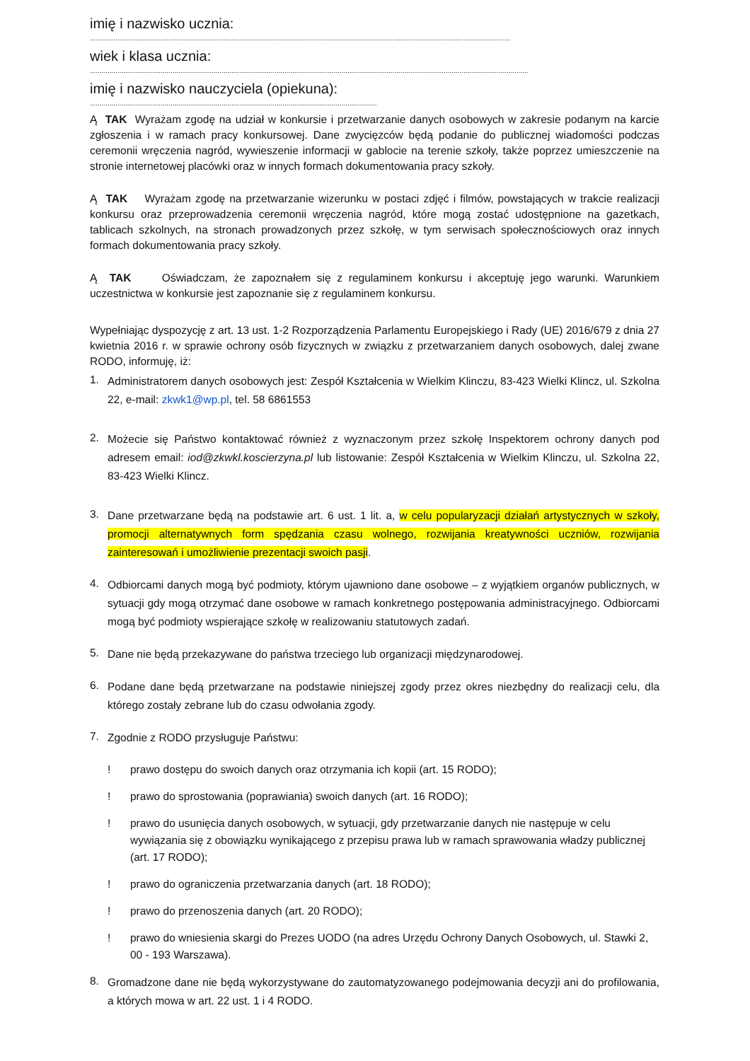imię i nazwisko ucznia:
......................................................................................................................................................................................................................
wiek i klasa ucznia:
...............................................................................................................................................................................................................................
imię i nazwisko nauczyciela (opiekuna):
..................................................................................................................................................
Ą TAK Wyrażam zgodę na udział w konkursie i przetwarzanie danych osobowych w zakresie podanym na karcie zgłoszenia i w ramach pracy konkursowej. Dane zwycięzców będą podanie do publicznej wiadomości podczas ceremonii wręczenia nagród, wywieszenie informacji w gablocie na terenie szkoły, także poprzez umieszczenie na stronie internetowej placówki oraz w innych formach dokumentowania pracy szkoły.
Ą TAK Wyrażam zgodę na przetwarzanie wizerunku w postaci zdjęć i filmów, powstających w trakcie realizacji konkursu oraz przeprowadzenia ceremonii wręczenia nagród, które mogą zostać udostępnione na gazetkach, tablicach szkolnych, na stronach prowadzonych przez szkołę, w tym serwisach społecznościowych oraz innych formach dokumentowania pracy szkoły.
Ą TAK Oświadczam, że zapoznałem się z regulaminem konkursu i akceptuję jego warunki. Warunkiem uczestnictwa w konkursie jest zapoznanie się z regulaminem konkursu.
Wypełniając dyspozycję z art. 13 ust. 1-2 Rozporządzenia Parlamentu Europejskiego i Rady (UE) 2016/679 z dnia 27 kwietnia 2016 r. w sprawie ochrony osób fizycznych w związku z przetwarzaniem danych osobowych, dalej zwane RODO, informuję, iż:
1. Administratorem danych osobowych jest: Zespół Kształcenia w Wielkim Klinczu, 83-423 Wielki Klincz, ul. Szkolna 22, e-mail: zkwk1@wp.pl, tel. 58 6861553
2. Możecie się Państwo kontaktować również z wyznaczonym przez szkołę Inspektorem ochrony danych pod adresem email: iod@zkwkl.koscierzyna.pl lub listowanie: Zespół Kształcenia w Wielkim Klinczu, ul. Szkolna 22, 83-423 Wielki Klincz.
3. Dane przetwarzane będą na podstawie art. 6 ust. 1 lit. a, w celu popularyzacji działań artystycznych w szkoły, promocji alternatywnych form spędzania czasu wolnego, rozwijania kreatywności uczniów, rozwijania zainteresowań i umożliwienie prezentacji swoich pasji.
4. Odbiorcami danych mogą być podmioty, którym ujawniono dane osobowe – z wyjątkiem organów publicznych, w sytuacji gdy mogą otrzymać dane osobowe w ramach konkretnego postępowania administracyjnego. Odbiorcami mogą być podmioty wspierające szkołę w realizowaniu statutowych zadań.
5. Dane nie będą przekazywane do państwa trzeciego lub organizacji międzynarodowej.
6. Podane dane będą przetwarzane na podstawie niniejszej zgody przez okres niezbędny do realizacji celu, dla którego zostały zebrane lub do czasu odwołania zgody.
7. Zgodnie z RODO przysługuje Państwu:
! prawo dostępu do swoich danych oraz otrzymania ich kopii (art. 15 RODO);
! prawo do sprostowania (poprawiania) swoich danych (art. 16 RODO);
! prawo do usunięcia danych osobowych, w sytuacji, gdy przetwarzanie danych nie następuje w celu wywiązania się z obowiązku wynikającego z przepisu prawa lub w ramach sprawowania władzy publicznej (art. 17 RODO);
! prawo do ograniczenia przetwarzania danych (art. 18 RODO);
! prawo do przenoszenia danych (art. 20 RODO);
! prawo do wniesienia skargi do Prezes UODO (na adres Urzędu Ochrony Danych Osobowych, ul. Stawki 2, 00 - 193 Warszawa).
8. Gromadzone dane nie będą wykorzystywane do zautomatyzowanego podejmowania decyzji ani do profilowania, a których mowa w art. 22 ust. 1 i 4 RODO.